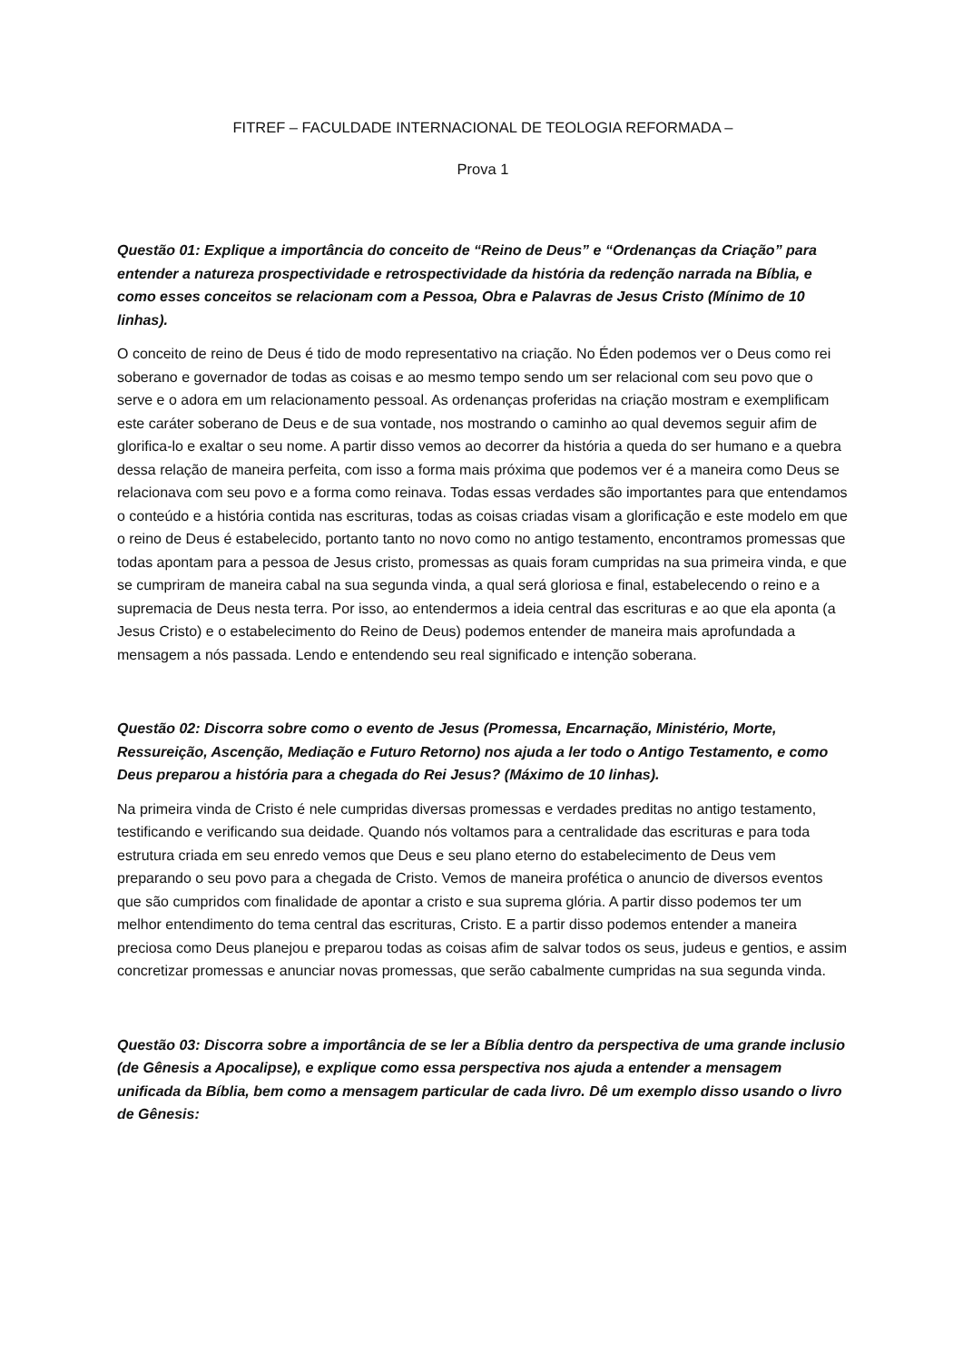FITREF – FACULDADE INTERNACIONAL DE TEOLOGIA REFORMADA –
Prova 1
Questão 01: Explique a importância do conceito de “Reino de Deus” e “Ordenanças da Criação” para entender a natureza prospectividade e retrospectividade da história da redenção narrada na Bíblia, e como esses conceitos se relacionam com a Pessoa, Obra e Palavras de Jesus Cristo (Mínimo de 10 linhas).
O conceito de reino de Deus é tido de modo representativo na criação. No Éden podemos ver o Deus como rei soberano e governador de todas as coisas e ao mesmo tempo sendo um ser relacional com seu povo que o serve e o adora em um relacionamento pessoal. As ordenanças proferidas na criação mostram e exemplificam este caráter soberano de Deus e de sua vontade, nos mostrando o caminho ao qual devemos seguir afim de glorifica-lo e exaltar o seu nome. A partir disso vemos ao decorrer da história a queda do ser humano e a quebra dessa relação de maneira perfeita, com isso a forma mais próxima que podemos ver é a maneira como Deus se relacionava com seu povo e a forma como reinava. Todas essas verdades são importantes para que entendamos o conteúdo e a história contida nas escrituras, todas as coisas criadas visam a glorificação e este modelo em que o reino de Deus é estabelecido, portanto tanto no novo como no antigo testamento, encontramos promessas que todas apontam para a pessoa de Jesus cristo, promessas as quais foram cumpridas na sua primeira vinda, e que se cumpriram de maneira cabal na sua segunda vinda, a qual será gloriosa e final, estabelecendo o reino e a supremacia de Deus nesta terra. Por isso, ao entendermos a ideia central das escrituras e ao que ela aponta (a Jesus Cristo) e o estabelecimento do Reino de Deus) podemos entender de maneira mais aprofundada a mensagem a nós passada. Lendo e entendendo seu real significado e intenção soberana.
Questão 02: Discorra sobre como o evento de Jesus (Promessa, Encarnação, Ministério, Morte, Ressureição, Ascenção, Mediação e Futuro Retorno) nos ajuda a ler todo o Antigo Testamento, e como Deus preparou a história para a chegada do Rei Jesus? (Máximo de 10 linhas).
Na primeira vinda de Cristo é nele cumpridas diversas promessas e verdades preditas no antigo testamento, testificando e verificando sua deidade. Quando nós voltamos para a centralidade das escrituras e para toda estrutura criada em seu enredo vemos que Deus e seu plano eterno do estabelecimento de Deus vem preparando o seu povo para a chegada de Cristo. Vemos de maneira profética o anuncio de diversos eventos que são cumpridos com finalidade de apontar a cristo e sua suprema glória. A partir disso podemos ter um melhor entendimento do tema central das escrituras, Cristo. E a partir disso podemos entender a maneira preciosa como Deus planejou e preparou todas as coisas afim de salvar todos os seus, judeus e gentios, e assim concretizar promessas e anunciar novas promessas, que serão cabalmente cumpridas na sua segunda vinda.
Questão 03: Discorra sobre a importância de se ler a Bíblia dentro da perspectiva de uma grande inclusio (de Gênesis a Apocalipse), e explique como essa perspectiva nos ajuda a entender a mensagem unificada da Bíblia, bem como a mensagem particular de cada livro. Dê um exemplo disso usando o livro de Gênesis: